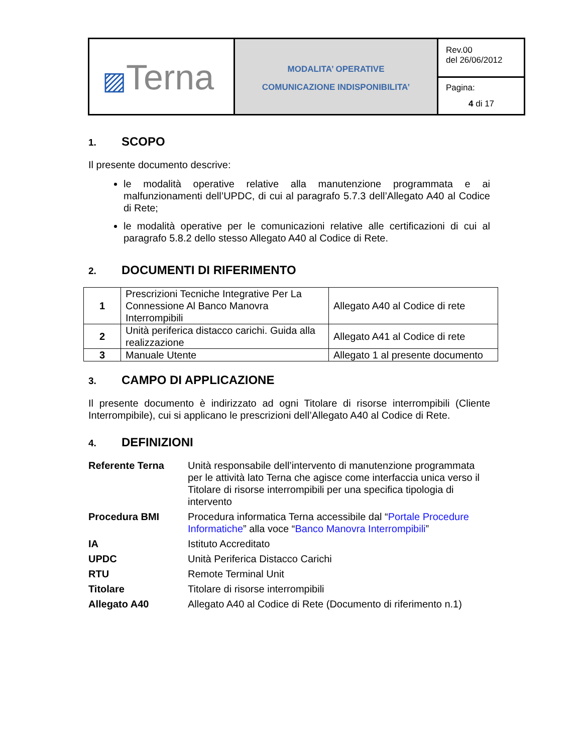| ▨ Terna | MODALITA’ OPERATIVE COMUNICAZIONE INDISPONIBILITA’ | Rev.00 del 26/06/2012 |
| | | Pagina: 4 di 17 |
1. SCOPO
Il presente documento descrive:
le modalità operative relative alla manutenzione programmata e ai malfunzionamenti dell’UPDC, di cui al paragrafo 5.7.3 dell’Allegato A40 al Codice di Rete;
le modalità operative per le comunicazioni relative alle certificazioni di cui al paragrafo 5.8.2 dello stesso Allegato A40 al Codice di Rete.
2. DOCUMENTI DI RIFERIMENTO
| 1 | Prescrizioni Tecniche Integrative Per La Connessione Al Banco Manovra Interrompibili | Allegato A40 al Codice di rete |
| 2 | Unità periferica distacco carichi. Guida alla realizzazione | Allegato A41 al Codice di rete |
| 3 | Manuale Utente | Allegato 1 al presente documento |
3. CAMPO DI APPLICAZIONE
Il presente documento è indirizzato ad ogni Titolare di risorse interrompibili (Cliente Interrompibile), cui si applicano le prescrizioni dell’Allegato A40 al Codice di Rete.
4. DEFINIZIONI
| Referente Terna | Unità responsabile dell’intervento di manutenzione programmata per le attività lato Terna che agisce come interfaccia unica verso il Titolare di risorse interrompibili per una specifica tipologia di intervento |
| Procedura BMI | Procedura informatica Terna accessibile dal “ Portale Procedure Informatiche ” alla voce “ Banco Manovra Interrompibili ” |
| IA | Istituto Accreditato |
| UPDC | Unità Periferica Distacco Carichi |
| RTU | Remote Terminal Unit |
| Titolare | Titolare di risorse interrompibili |
| Allegato A40 | Allegato A40 al Codice di Rete (Documento di riferimento n.1) |